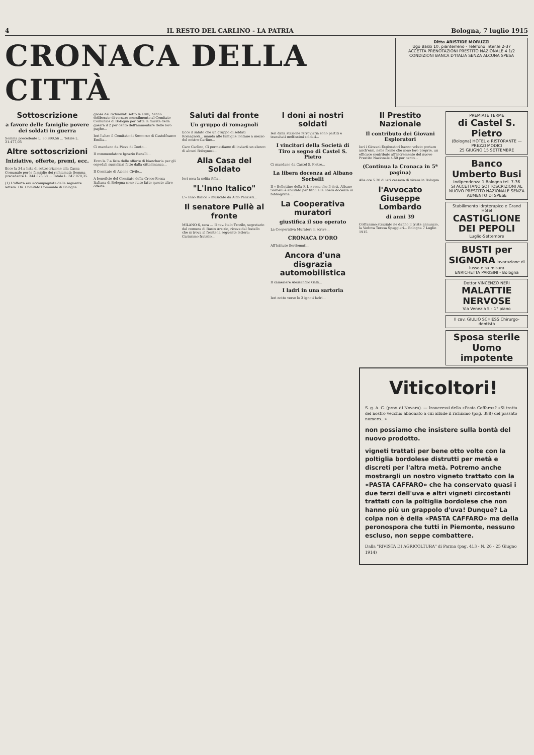4 IL RESTO DEL CARLINO - LA PATRIA Bologna, 7 luglio 1915
CRONACA DELLA CITTÀ
Ditta ARISTIDE MORUZZI
Ugo Bassi 10, pianterreno - Telefono inter.le 2-37
ACCETTA PRENOTAZIONI PRESTITO NAZIONALE 4 1/2 CONDIZIONI BANCA D'ITALIA SENZA ALCUNA SPESA
Sottoscrizione
a favore delle famiglie povere dei soldati in guerra
Somma precedente L. 30.899,56 ... Totale L. 31.477,05
Altre sottoscrizioni
Iniziative, offerte, premi, ecc.
Ecco la 34.a lista di sottoscrizione alla Cassa Comunale per le famiglie dei richiamati: Somma precedente L. 344.576,58 ... Totale L. 347.970,35.
(1) L'offerta era accompagnata dalla seguente lettera: On. Comitato Comunale di Bologna...
gnose dei richiamati sotto le armi, hanno deliberato di versare mensilmente al Comitato Comunale di Bologna per tutta la durata della guerra il 2 per cento dell'ammontare delle loro paghe...
Ieri l'altro il Comitato di Soccorso di Castelfranco Emilia...
Ci mandano da Pieve di Cento...
Il commendatore Ignazio Benelli...
Ecco la 7.a lista delle offerte di biancheria per gli ospedali sussidiari fatte dalla cittadinanza...
Il Comitato di Azione Civile...
A beneficio del Comitato della Croce Rossa Italiana di Bologna sono state fatte queste altre offerte...
Saluti dal fronte
Un gruppo di romagnoli
Ecco il saluto che un gruppo di soldati Romagnoli... manda alle famiglie lontane a mezzo del nostro Carlino...
Caro Carlino, Ci permettiamo di inviarti un elenco di alcuni Bolognesi...
Alla Casa del Soldato
Ieri sera la solita folla...
"L'Inno Italico"
L'« Inno Italico » musicato da Aldo Panzieri...
Il senatore Pullè al fronte
MILANO 6, sera — Il cav. Italo Trozilo, segretario del comune di Busto Arsizio, riceve dal fratello che si trova al fronte la seguente lettera: Carissimo fratello...
I doni ai nostri soldati
Ieri dalla stazione ferroviaria sono partiti e transitati moltissimi soldati...
I vincitori della Società di Tiro a segno di Castel S. Pietro
Ci mandano da Castel S. Pietro...
La libera docenza ad Albano Sorbelli
Il « Bollettino della P. I. » reca che il dott. Albano Sorbelli è abilitato per titoli alla libera docenza in bibliografia...
La Cooperativa muratori
giustifica il suo operato
La Cooperativa Muratori ci scrive...
CRONACA D'ORO
All'Istituto Sordomuti...
Ancora d'una disgrazia automobilistica
Il cameriere Alessandro Galli...
I ladri in una sartoria
Ieri notte verso le 3 ignoti ladri...
Il Prestito Nazionale
Il contributo dei Giovani Esploratori
Ieri i Giovani Esploratori hanno voluto portare anch'essi, nelle forme che sono loro proprie, un efficace contributo all'incremento del nuovo Prestito Nazionale 4.50 per cento...
(Continua la Cronaca in 5ª pagina)
Alle ore 5.30 di ieri cessava di vivere in Bologna
l'Avvocato Giuseppe Lombardo
di anni 39
Coll'animo straziato ne danno il triste annunzio, la Vedova Teresa Spaggiari... Bologna 7 Luglio 1915.
PREMIATE TERME
di Castel S. Pietro
(Bologna) HOTEL e RISTORANTE — PREZZI MODICI
25 GIUGNO 15 SETTEMBRE
Banco Umberto Busi
Indipendenza 1 Bologna tel. 7-36
SI ACCETTANO SOTTOSCRIZIONI AL NUOVO PRESTITO NAZIONALE SENZA AUMENTO DI SPESE
Stabilimento Idroterapico e Grand Hôtel
CASTIGLIONE DEI PEPOLI
Luglio-Settembre
BUSTI per SIGNORA lavorazione di lusso e su misura
ENRICHETTA PARISINI - Bologna
Dottor VINCENZO NERI
MALATTIE NERVOSE
Via Venezia 5 - 1° piano
Il cav. GIULIO SCHIESS Chirurgo-dentista
Sposa sterile Uomo impotente
Viticoltori!
S. g. A. C. (prov. di Novara). — Insuccessi della «Pasta Caffaro»? «Si tratta del nostro vecchio abbonato a cui allude il richiamo (pag. 388) del passato numero...»
non possiamo che insistere sulla bontà del nuovo prodotto.
vigneti trattati per bene otto volte con la poltiglia bordolese distrutti per metà e discreti per l'altra metà. Potremo anche mostrargli un nostro vigneto trattato con la «PASTA CAFFARO» che ha conservato quasi i due terzi dell'uva e altri vigneti circostanti trattati con la poltiglia bordolese che non hanno più un grappolo d'uva! Dunque? La colpa non è della «PASTA CAFFARO» ma della peronospora che tutti in Piemonte, nessuno escluso, non seppe combattere.
Dalla "RIVISTA DI AGRICOLTURA" di Parma (pag. 413 - N. 26 - 25 Giugno 1914)